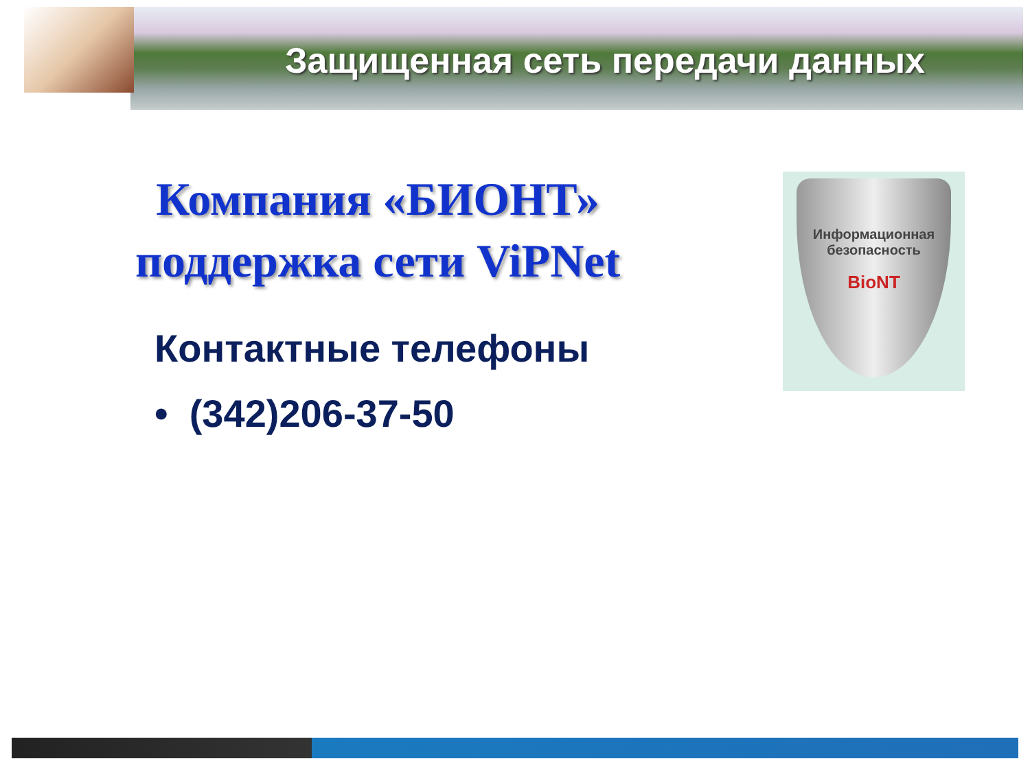Защищенная сеть передачи данных
Компания «БИОНТ» поддержка сети ViPNet
Информационная безопасность
BioNT
Контактные телефоны
• (342)206-37-50